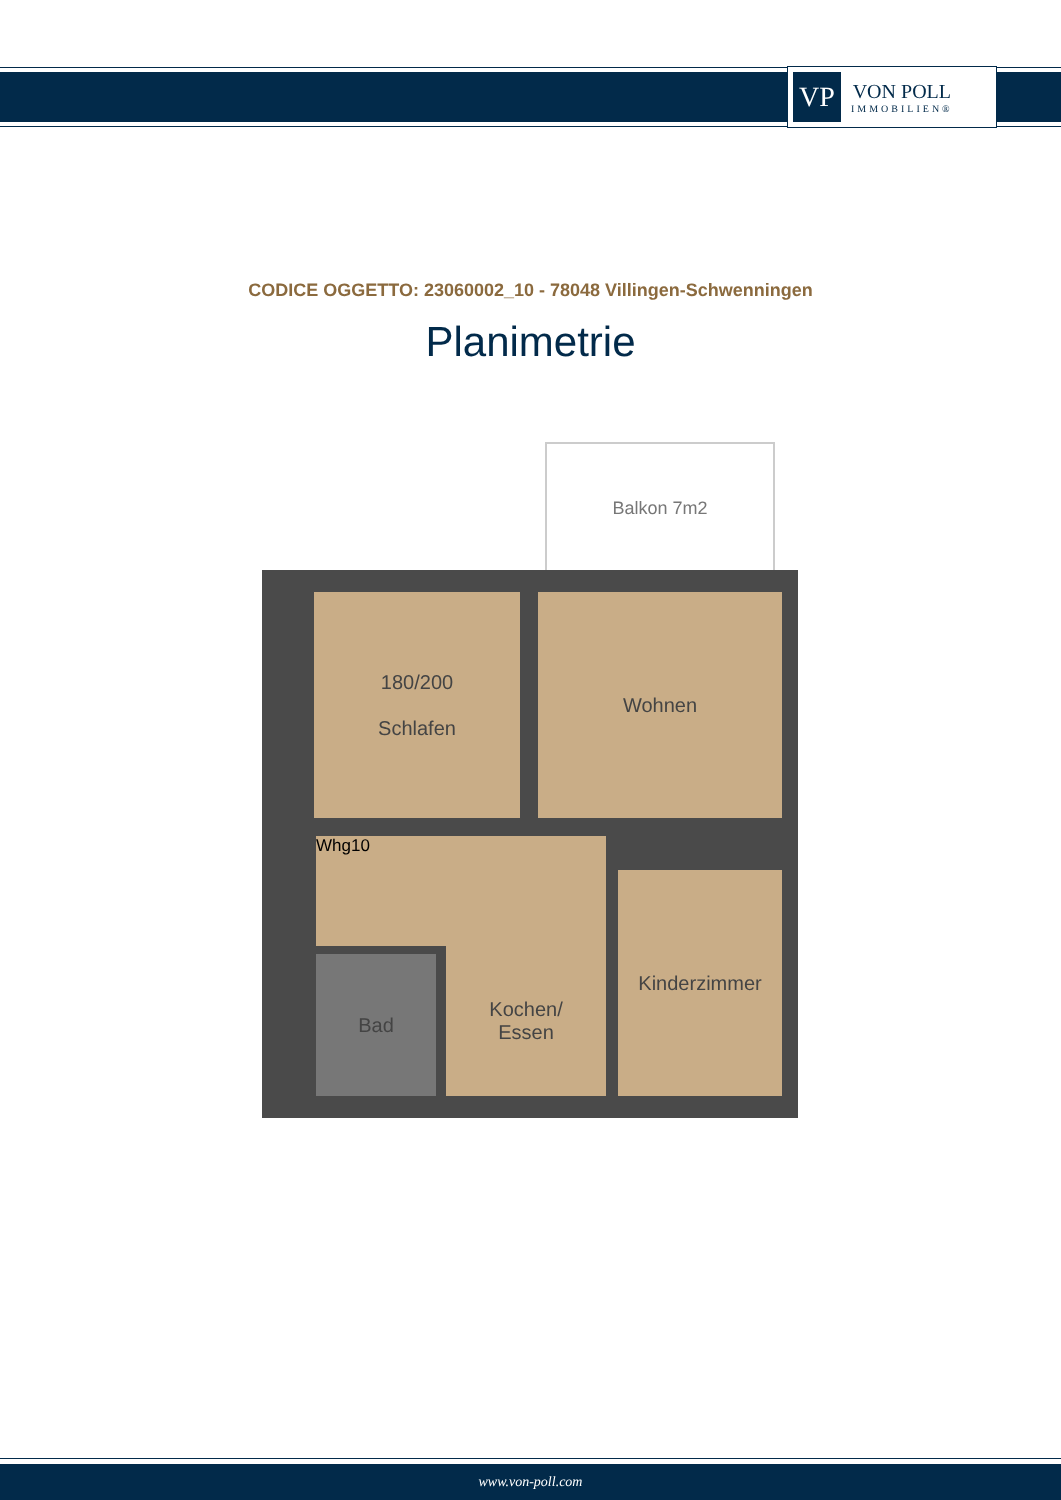VP
VON POLL
IMMOBILIEN®
CODICE OGGETTO: 23060002_10 - 78048 Villingen-Schwenningen
Planimetrie
Balkon 7m2
180/200
Schlafen
Wohnen
Whg10
Kochen/
Essen
Kinderzimmer
Bad
www.von-poll.com